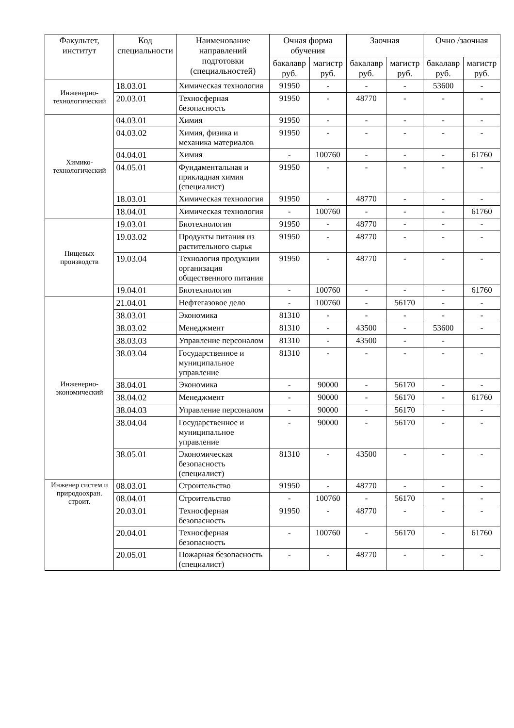| Факультет, институт | Код специальности | Наименование направлений подготовки (специальностей) | Очная форма обучения | | Заочная | | Очно /заочная | |
| --- | --- | --- | --- | --- | --- | --- | --- | --- |
| | | | бакалавр руб. | магистр руб. | бакалавр руб. | магистр руб. | бакалавр руб. | магистр руб. |
| Инженерно-технологический | 18.03.01 | Химическая технология | 91950 | - | - | - | 53600 | - |
| | 20.03.01 | Техносферная безопасность | 91950 | - | 48770 | - | - | - |
| Химико-технологический | 04.03.01 | Химия | 91950 | - | - | - | - | - |
| | 04.03.02 | Химия, физика и механика материалов | 91950 | - | - | - | - | - |
| | 04.04.01 | Химия | - | 100760 | - | - | - | 61760 |
| | 04.05.01 | Фундаментальная и прикладная химия (специалист) | 91950 | - | - | - | - | - |
| | 18.03.01 | Химическая технология | 91950 | - | 48770 | - | - | - |
| | 18.04.01 | Химическая технология | - | 100760 | - | - | - | 61760 |
| Пищевых производств | 19.03.01 | Биотехнология | 91950 | - | 48770 | - | - | - |
| | 19.03.02 | Продукты питания из растительного сырья | 91950 | - | 48770 | - | - | - |
| | 19.03.04 | Технология продукции организация общественного питания | 91950 | - | 48770 | - | - | - |
| | 19.04.01 | Биотехнология | - | 100760 | - | - | - | 61760 |
| Инженерно-экономический | 21.04.01 | Нефтегазовое дело | - | 100760 | - | 56170 | - | - |
| | 38.03.01 | Экономика | 81310 | - | - | - | - | - |
| | 38.03.02 | Менеджмент | 81310 | - | 43500 | - | 53600 | - |
| | 38.03.03 | Управление персоналом | 81310 | - | 43500 | - | - | |
| | 38.03.04 | Государственное и муниципальное управление | 81310 | - | - | - | - | - |
| | 38.04.01 | Экономика | - | 90000 | - | 56170 | - | - |
| | 38.04.02 | Менеджмент | - | 90000 | - | 56170 | - | 61760 |
| | 38.04.03 | Управление персоналом | - | 90000 | - | 56170 | - | - |
| | 38.04.04 | Государственное и муниципальное управление | - | 90000 | - | 56170 | - | - |
| | 38.05.01 | Экономическая безопасность (специалист) | 81310 | - | 43500 | - | - | - |
| Инженер систем и природоохран. строит. | 08.03.01 | Строительство | 91950 | - | 48770 | - | - | - |
| | 08.04.01 | Строительство | - | 100760 | - | 56170 | - | - |
| | 20.03.01 | Техносферная безопасность | 91950 | - | 48770 | - | - | - |
| | 20.04.01 | Техносферная безопасность | - | 100760 | - | 56170 | - | 61760 |
| | 20.05.01 | Пожарная безопасность (специалист) | - | - | 48770 | - | - | - |